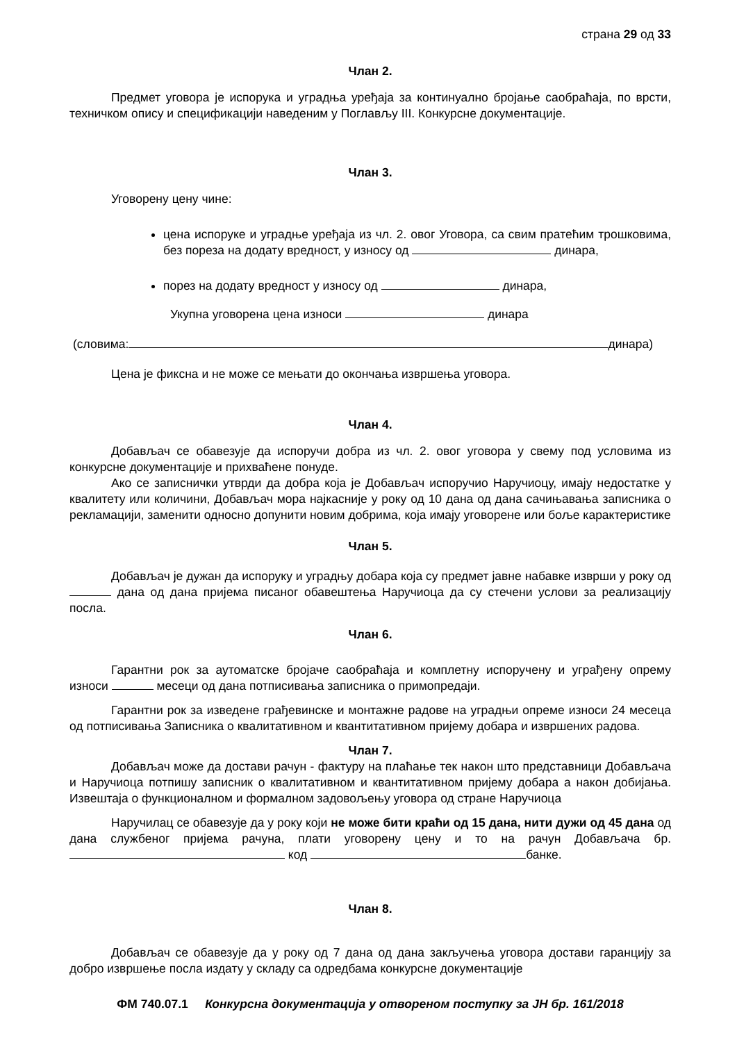страна 29 од 33
Члан 2.
Предмет уговора је испорука и уградња уређаја за континуално бројање саобраћаја, по врсти, техничком опису и спецификацији наведеним у Поглављу III. Конкурсне документације.
Члан 3.
Уговорену цену чине:
цена испоруке и уградње уређаја из чл. 2. овог Уговора, са свим пратећим трошковима, без пореза на додату вредност, у износу од динара,
порез на додату вредност у износу од динара,
Укупна уговорена цена износи динара
(словима: динара)
Цена је фиксна и не може се мењати до окончања извршења уговора.
Члан 4.
Добављач се обавезује да испоручи добра из чл. 2. овог уговора у свему под условима из конкурсне документације и прихваћене понуде.
Ако се записнички утврди да добра која је Добављач испоручио Наручиоцу, имају недостатке у квалитету или количини, Добављач мора најкасније у року од 10 дана од дана сачињавања записника о рекламацији, заменити односно допунити новим добрима, која имају уговорене или боље карактеристике
Члан 5.
Добављач је дужан да испоруку и уградњу добара која су предмет јавне набавке изврши у року од дана од дана пријема писаног обавештења Наручиоца да су стечени услови за реализацију посла.
Члан 6.
Гарантни рок за аутоматске бројаче саобраћаја и комплетну испоручену и уграђену опрему износи месеци од дана потписивања записника о примопредаји.
Гарантни рок за изведене грађевинске и монтажне радове на уградњи опреме износи 24 месеца од потписивања Записника о квалитативном и квантитативном пријему добара и извршених радова.
Члан 7.
Добављач може да достави рачун - фактуру на плаћање тек након што представници Добављача и Наручиоца потпишу записник о квалитативном и квантитативном пријему добара а након добијања. Извештаја о функционалном и формалном задовољењу уговора од стране Наручиоца
Наручилац се обавезује да у року који не може бити краћи од 15 дана, нити дужи од 45 дана од дана службеног пријема рачуна, плати уговорену цену и то на рачун Добављача бр. код банке.
Члан 8.
Добављач се обавезује да у року од 7 дана од дана закључења уговора достави гаранцију за добро извршење посла издату у складу са одредбама конкурсне документације
ФМ 740.07.1 Конкурсна документација у отвореном поступку за ЈН бр. 161/2018